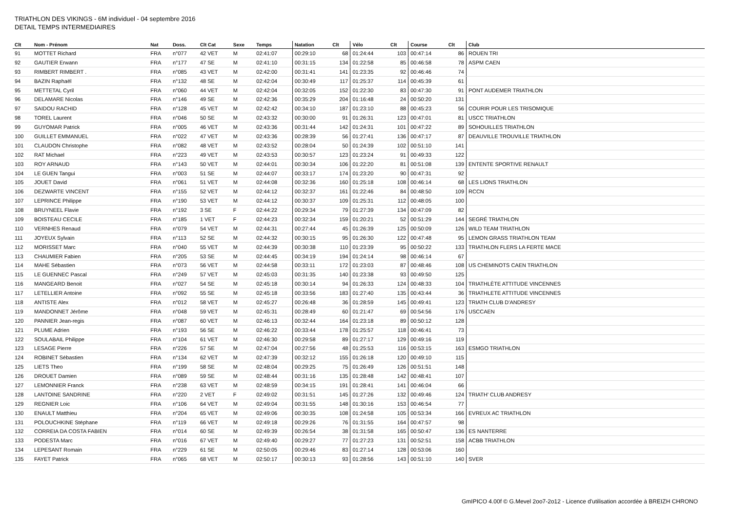TRIATHLON DES VIKINGS - 6M individuel - 04 septembre 2016
DETAIL TEMPS INTERMEDIAIRES
| Clt | Nom - Prénom | Nat | Doss. | Clt Cat | Sexe | Temps | Natation | Clt | Vélo | Clt | Course | Clt | Club |
| --- | --- | --- | --- | --- | --- | --- | --- | --- | --- | --- | --- | --- | --- |
| 91 | MOTTET Richard | FRA | n°077 | 42 VET | M | 02:41:07 | 00:29:10 | 68 | 01:24:44 | 103 | 00:47:14 | 86 | ROUEN TRI |
| 92 | GAUTIER Erwann | FRA | n°177 | 47 SE | M | 02:41:10 | 00:31:15 | 134 | 01:22:58 | 85 | 00:46:58 | 78 | ASPM CAEN |
| 93 | RIMBERT RIMBERT . | FRA | n°085 | 43 VET | M | 02:42:00 | 00:31:41 | 141 | 01:23:35 | 92 | 00:46:46 | 74 | |
| 94 | BAZIN Raphaël | FRA | n°132 | 48 SE | M | 02:42:04 | 00:30:49 | 117 | 01:25:37 | 114 | 00:45:39 | 61 | |
| 95 | METTETAL Cyril | FRA | n°060 | 44 VET | M | 02:42:04 | 00:32:05 | 152 | 01:22:30 | 83 | 00:47:30 | 91 | PONT AUDEMER TRIATHLON |
| 96 | DELAMARE Nicolas | FRA | n°146 | 49 SE | M | 02:42:36 | 00:35:29 | 204 | 01:16:48 | 24 | 00:50:20 | 131 | |
| 97 | SAIDOU RACHID | FRA | n°128 | 45 VET | M | 02:42:42 | 00:34:10 | 187 | 01:23:10 | 88 | 00:45:23 | 56 | COURIR POUR LES TRISOMIQUE |
| 98 | TOREL Laurent | FRA | n°046 | 50 SE | M | 02:43:32 | 00:30:00 | 91 | 01:26:31 | 123 | 00:47:01 | 81 | USCC TRIATHLON |
| 99 | GUYOMAR Patrick | FRA | n°005 | 46 VET | M | 02:43:36 | 00:31:44 | 142 | 01:24:31 | 101 | 00:47:22 | 89 | SOHOUILLES TRIATHLON |
| 100 | GUILLET EMMANUEL | FRA | n°022 | 47 VET | M | 02:43:36 | 00:28:39 | 56 | 01:27:41 | 136 | 00:47:17 | 87 | DEAUVILLE TROUVILLE TRIATHLON |
| 101 | CLAUDON Christophe | FRA | n°082 | 48 VET | M | 02:43:52 | 00:28:04 | 50 | 01:24:39 | 102 | 00:51:10 | 141 | |
| 102 | RAT Michael | FRA | n°223 | 49 VET | M | 02:43:53 | 00:30:57 | 123 | 01:23:24 | 91 | 00:49:33 | 122 | |
| 103 | ROY ARNAUD | FRA | n°143 | 50 VET | M | 02:44:01 | 00:30:34 | 106 | 01:22:20 | 81 | 00:51:08 | 139 | ENTENTE SPORTIVE RENAULT |
| 104 | LE GUEN Tangui | FRA | n°003 | 51 SE | M | 02:44:07 | 00:33:17 | 174 | 01:23:20 | 90 | 00:47:31 | 92 | |
| 105 | JOUET David | FRA | n°061 | 51 VET | M | 02:44:08 | 00:32:36 | 160 | 01:25:18 | 108 | 00:46:14 | 68 | LES LIONS TRIATHLON |
| 106 | DEZWARTE VINCENT | FRA | n°155 | 52 VET | M | 02:44:12 | 00:32:37 | 161 | 01:22:46 | 84 | 00:48:50 | 109 | RCCN |
| 107 | LEPRINCE Philippe | FRA | n°190 | 53 VET | M | 02:44:12 | 00:30:37 | 109 | 01:25:31 | 112 | 00:48:05 | 100 | |
| 108 | BRUYNEEL Flavie | FRA | n°192 | 3 SE | F | 02:44:22 | 00:29:34 | 79 | 01:27:39 | 134 | 00:47:09 | 82 | |
| 109 | BOISTEAU CECILE | FRA | n°185 | 1 VET | F | 02:44:23 | 00:32:34 | 159 | 01:20:21 | 52 | 00:51:29 | 144 | SEGRÉ TRIATHLON |
| 110 | VERNHES Renaud | FRA | n°079 | 54 VET | M | 02:44:31 | 00:27:44 | 45 | 01:26:39 | 125 | 00:50:09 | 126 | WILD TEAM TRIATHLON |
| 111 | JOYEUX Sylvain | FRA | n°113 | 52 SE | M | 02:44:32 | 00:30:15 | 95 | 01:26:30 | 122 | 00:47:48 | 95 | LEMON GRASS TRIATHLON TEAM |
| 112 | MORISSET Marc | FRA | n°040 | 55 VET | M | 02:44:39 | 00:30:38 | 110 | 01:23:39 | 95 | 00:50:22 | 133 | TRIATHLON FLERS LA FERTE MACE |
| 113 | CHAUMIER Fabien | FRA | n°205 | 53 SE | M | 02:44:45 | 00:34:19 | 194 | 01:24:14 | 98 | 00:46:14 | 67 | |
| 114 | MAHE Sébastien | FRA | n°073 | 56 VET | M | 02:44:58 | 00:33:11 | 172 | 01:23:03 | 87 | 00:48:46 | 108 | US CHEMINOTS CAEN TRIATHLON |
| 115 | LE GUENNEC Pascal | FRA | n°249 | 57 VET | M | 02:45:03 | 00:31:35 | 140 | 01:23:38 | 93 | 00:49:50 | 125 | |
| 116 | MANGEARD Benoit | FRA | n°027 | 54 SE | M | 02:45:18 | 00:30:14 | 94 | 01:26:33 | 124 | 00:48:33 | 104 | TRIATHLÈTE ATTITUDE VINCENNES |
| 117 | LETELLIER Antoine | FRA | n°092 | 55 SE | M | 02:45:18 | 00:33:56 | 183 | 01:27:40 | 135 | 00:43:44 | 36 | TRIATHLETE ATTITUDE VINCENNES |
| 118 | ANTISTE Alex | FRA | n°012 | 58 VET | M | 02:45:27 | 00:26:48 | 36 | 01:28:59 | 145 | 00:49:41 | 123 | TRIATH CLUB D'ANDRESY |
| 119 | MANDONNET Jérôme | FRA | n°048 | 59 VET | M | 02:45:31 | 00:28:49 | 60 | 01:21:47 | 69 | 00:54:56 | 176 | USCCAEN |
| 120 | PANNIER Jean-regis | FRA | n°087 | 60 VET | M | 02:46:13 | 00:32:44 | 164 | 01:23:18 | 89 | 00:50:12 | 128 | |
| 121 | PLUME Adrien | FRA | n°193 | 56 SE | M | 02:46:22 | 00:33:44 | 178 | 01:25:57 | 118 | 00:46:41 | 73 | |
| 122 | SOULABAIL Philippe | FRA | n°104 | 61 VET | M | 02:46:30 | 00:29:58 | 89 | 01:27:17 | 129 | 00:49:16 | 119 | |
| 123 | LESAGE Pierre | FRA | n°226 | 57 SE | M | 02:47:04 | 00:27:56 | 48 | 01:25:53 | 116 | 00:53:15 | 163 | ESMGO TRIATHLON |
| 124 | ROBINET Sébastien | FRA | n°134 | 62 VET | M | 02:47:39 | 00:32:12 | 155 | 01:26:18 | 120 | 00:49:10 | 115 | |
| 125 | LIETS Theo | FRA | n°199 | 58 SE | M | 02:48:04 | 00:29:25 | 75 | 01:26:49 | 126 | 00:51:51 | 148 | |
| 126 | DROUET Damien | FRA | n°089 | 59 SE | M | 02:48:44 | 00:31:16 | 135 | 01:28:48 | 142 | 00:48:41 | 107 | |
| 127 | LEMONNIER Franck | FRA | n°238 | 63 VET | M | 02:48:59 | 00:34:15 | 191 | 01:28:41 | 141 | 00:46:04 | 66 | |
| 128 | LANTOINE SANDRINE | FRA | n°220 | 2 VET | F | 02:49:02 | 00:31:51 | 145 | 01:27:26 | 132 | 00:49:46 | 124 | TRIATH' CLUB ANDRESY |
| 129 | REGNIER Loic | FRA | n°106 | 64 VET | M | 02:49:04 | 00:31:55 | 148 | 01:30:16 | 153 | 00:46:54 | 77 | |
| 130 | ENAULT Matthieu | FRA | n°204 | 65 VET | M | 02:49:06 | 00:30:35 | 108 | 01:24:58 | 105 | 00:53:34 | 166 | EVREUX AC TRIATHLON |
| 131 | POLOUCHKINE Stéphane | FRA | n°119 | 66 VET | M | 02:49:18 | 00:29:26 | 76 | 01:31:55 | 164 | 00:47:57 | 98 | |
| 132 | CORREIA DA COSTA FABIEN | FRA | n°014 | 60 SE | M | 02:49:39 | 00:26:54 | 38 | 01:31:58 | 165 | 00:50:47 | 136 | ES NANTERRE |
| 133 | PODESTA Marc | FRA | n°016 | 67 VET | M | 02:49:40 | 00:29:27 | 77 | 01:27:23 | 131 | 00:52:51 | 158 | ACBB TRIATHLON |
| 134 | LEPESANT Romain | FRA | n°229 | 61 SE | M | 02:50:05 | 00:29:46 | 83 | 01:27:14 | 128 | 00:53:06 | 160 | |
| 135 | FAYET Patrick | FRA | n°065 | 68 VET | M | 02:50:17 | 00:30:13 | 93 | 01:28:56 | 143 | 00:51:10 | 140 | SVER |
GmIPICO 4.00f © G.Mevel 2oo7-2o12 - Licence d'utilisation accordée à BREIZH CHRONO